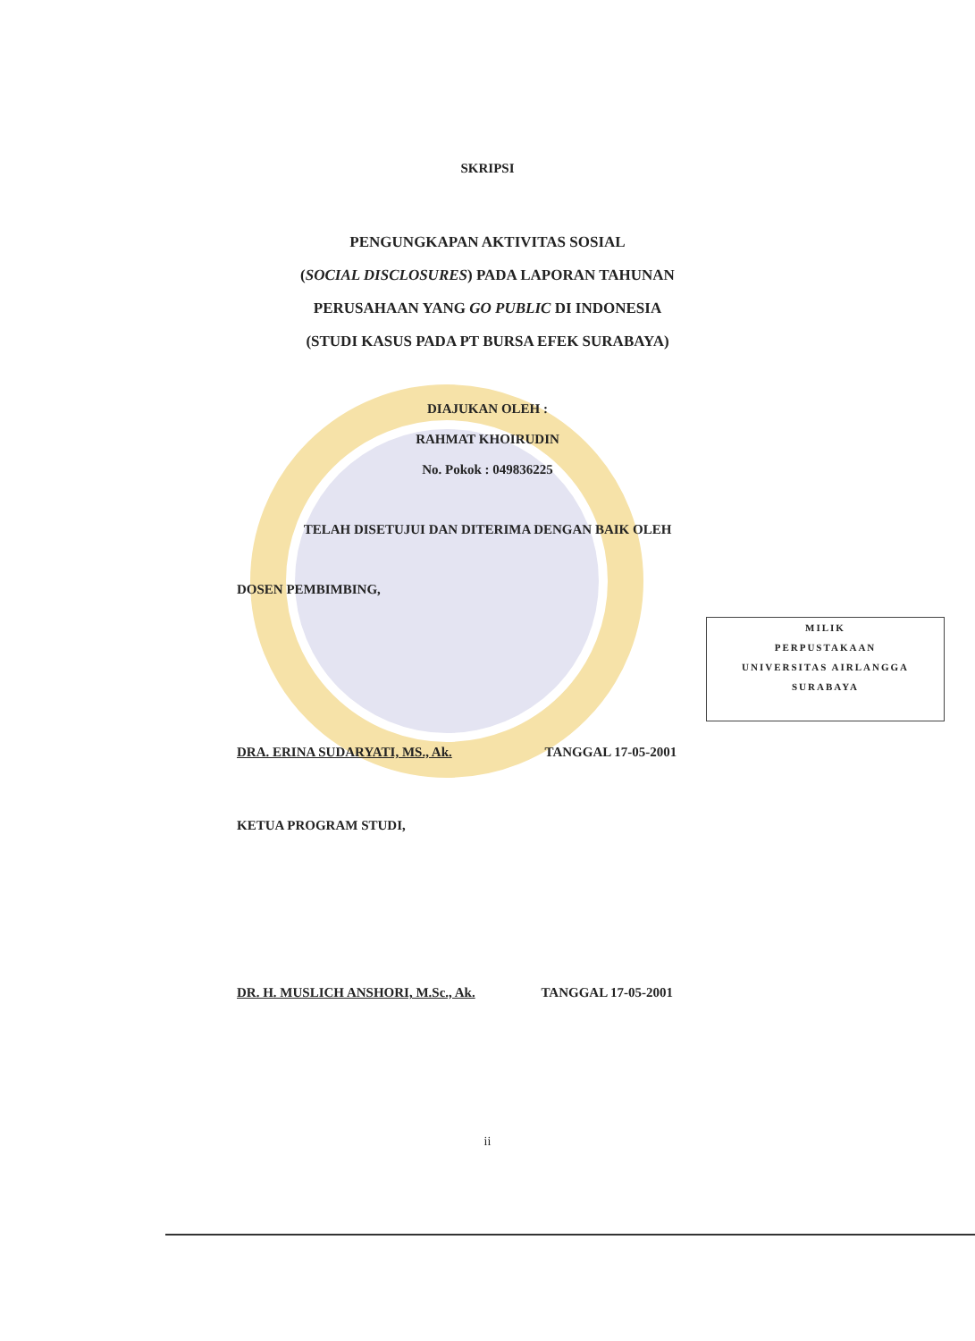SKRIPSI
PENGUNGKAPAN AKTIVITAS SOSIAL
(SOCIAL DISCLOSURES) PADA LAPORAN TAHUNAN
PERUSAHAAN YANG GO PUBLIC DI INDONESIA
(STUDI KASUS PADA PT BURSA EFEK SURABAYA)
DIAJUKAN OLEH :
RAHMAT KHOIRUDIN
No. Pokok : 049836225
TELAH DISETUJUI DAN DITERIMA DENGAN BAIK OLEH
DOSEN PEMBIMBING,
MILIK
PERPUSTAKAAN
UNIVERSITAS AIRLANGGA
SURABAYA
DRA. ERINA SUDARYATI, MS., Ak. TANGGAL 17-05-2001
KETUA PROGRAM STUDI,
DR. H. MUSLICH ANSHORI, M.Sc., Ak. TANGGAL 17-05-2001
ii